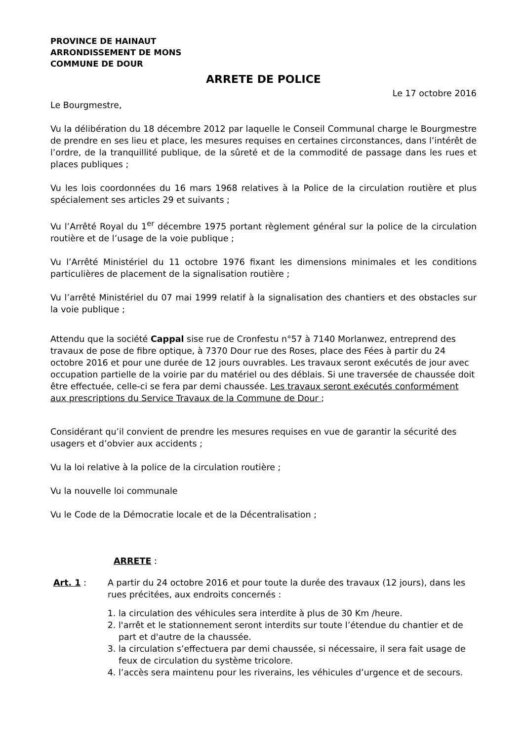PROVINCE DE HAINAUT
ARRONDISSEMENT DE MONS
COMMUNE DE DOUR
ARRETE DE POLICE
Le 17 octobre 2016
Le Bourgmestre,
Vu la délibération du 18 décembre 2012 par laquelle le Conseil Communal charge le Bourgmestre de prendre en ses lieu et place, les mesures requises en certaines circonstances, dans l’intérêt de l’ordre, de la tranquillité publique, de la sûreté et de la commodité de passage dans les rues et places publiques ;
Vu les lois coordonnées du 16 mars 1968 relatives à la Police de la circulation routière et plus spécialement ses articles 29 et suivants ;
Vu l’Arrêté Royal du 1<sup>er</sup> décembre 1975 portant règlement général sur la police de la circulation routière et de l’usage de la voie publique ;
Vu l’Arrêté Ministériel du 11 octobre 1976 fixant les dimensions minimales et les conditions particulières de placement de la signalisation routière ;
Vu l’arrêté Ministériel du 07 mai 1999 relatif à la signalisation des chantiers et des obstacles sur la voie publique ;
Attendu que la société Cappal sise rue de Cronfestu n°57 à 7140 Morlanwez, entreprend des travaux de pose de fibre optique, à 7370 Dour rue des Roses, place des Fées à partir du 24 octobre 2016 et pour une durée de 12 jours ouvrables. Les travaux seront exécutés de jour avec occupation partielle de la voirie par du matériel ou des déblais. Si une traversée de chaussée doit être effectuée, celle-ci se fera par demi chaussée. Les travaux seront exécutés conformément aux prescriptions du Service Travaux de la Commune de Dour ;
Considérant qu’il convient de prendre les mesures requises en vue de garantir la sécurité des usagers et d’obvier aux accidents ;
Vu la loi relative à la police de la circulation routière ;
Vu la nouvelle loi communale
Vu le Code de la Démocratie locale et de la Décentralisation ;
ARRETE :
Art. 1 : A partir du 24 octobre 2016 et pour toute la durée des travaux (12 jours), dans les rues précitées, aux endroits concernés :
1. la circulation des véhicules sera interdite à plus de 30 Km /heure.
2. l'arrêt et le stationnement seront interdits sur toute l’étendue du chantier et de part et d'autre de la chaussée.
3. la circulation s’effectuera par demi chaussée, si nécessaire, il sera fait usage de feux de circulation du système tricolore.
4. l’accès sera maintenu pour les riverains, les véhicules d’urgence et de secours.